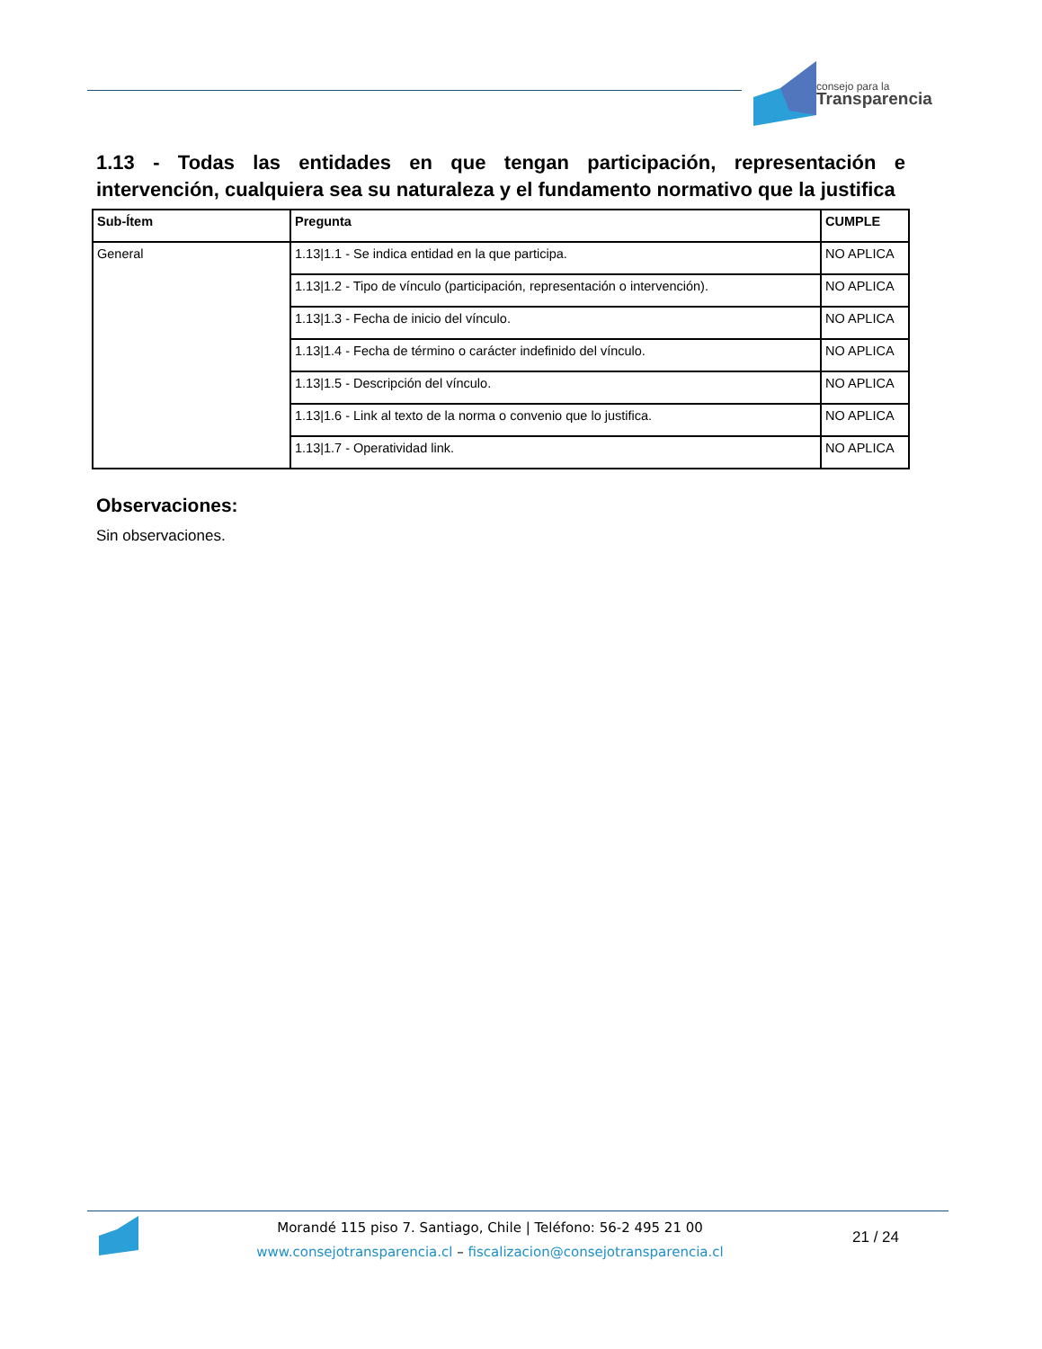consejo para la
Transparencia
1.13 - Todas las entidades en que tengan participación, representación e intervención, cualquiera sea su naturaleza y el fundamento normativo que la justifica
| Sub-Ítem | Pregunta | CUMPLE |
| --- | --- | --- |
| General | 1.13/1.1 - Se indica entidad en la que participa. | NO APLICA |
| | 1.13/1.2 - Tipo de vínculo (participación, representación o intervención). | NO APLICA |
| | 1.13/1.3 - Fecha de inicio del vínculo. | NO APLICA |
| | 1.13/1.4 - Fecha de término o carácter indefinido del vínculo. | NO APLICA |
| | 1.13/1.5 - Descripción del vínculo. | NO APLICA |
| | 1.13/1.6 - Link al texto de la norma o convenio que lo justifica. | NO APLICA |
| | 1.13/1.7 - Operatividad link. | NO APLICA |
Observaciones:
Sin observaciones.
Morandé 115 piso 7. Santiago, Chile | Teléfono: 56-2 495 21 00
www.consejotransparencia.cl – fiscalizacion@consejotransparencia.cl
21 / 24